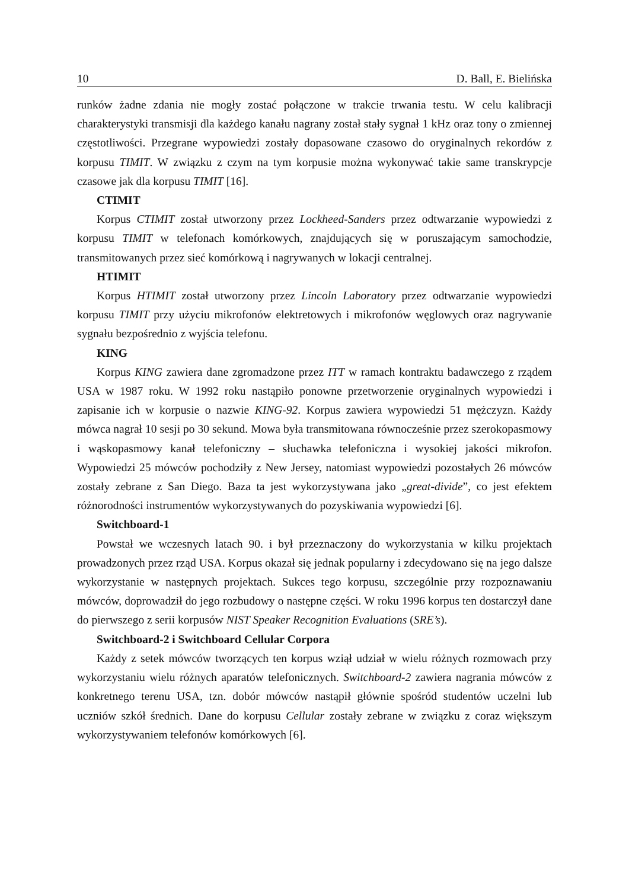10 D. Ball, E. Bielińska
runków żadne zdania nie mogły zostać połączone w trakcie trwania testu. W celu kalibracji charakterystyki transmisji dla każdego kanału nagrany został stały sygnał 1 kHz oraz tony o zmiennej częstotliwości. Przegrane wypowiedzi zostały dopasowane czasowo do oryginalnych rekordów z korpusu TIMIT. W związku z czym na tym korpusie można wykonywać takie same transkrypcje czasowe jak dla korpusu TIMIT [16].
CTIMIT
Korpus CTIMIT został utworzony przez Lockheed-Sanders przez odtwarzanie wypowiedzi z korpusu TIMIT w telefonach komórkowych, znajdujących się w poruszającym samochodzie, transmitowanych przez sieć komórkową i nagrywanych w lokacji centralnej.
HTIMIT
Korpus HTIMIT został utworzony przez Lincoln Laboratory przez odtwarzanie wypowiedzi korpusu TIMIT przy użyciu mikrofonów elektretowych i mikrofonów węglowych oraz nagrywanie sygnału bezpośrednio z wyjścia telefonu.
KING
Korpus KING zawiera dane zgromadzone przez ITT w ramach kontraktu badawczego z rządem USA w 1987 roku. W 1992 roku nastąpiło ponowne przetworzenie oryginalnych wypowiedzi i zapisanie ich w korpusie o nazwie KING-92. Korpus zawiera wypowiedzi 51 mężczyzn. Każdy mówca nagrał 10 sesji po 30 sekund. Mowa była transmitowana równocześnie przez szerokopasmowy i wąskopasmowy kanał telefoniczny – słuchawka telefoniczna i wysokiej jakości mikrofon. Wypowiedzi 25 mówców pochodziły z New Jersey, natomiast wypowiedzi pozostałych 26 mówców zostały zebrane z San Diego. Baza ta jest wykorzystywana jako „great-divide”, co jest efektem różnorodności instrumentów wykorzystywanych do pozyskiwania wypowiedzi [6].
Switchboard-1
Powstał we wczesnych latach 90. i był przeznaczony do wykorzystania w kilku projektach prowadzonych przez rząd USA. Korpus okazał się jednak popularny i zdecydowano się na jego dalsze wykorzystanie w następnych projektach. Sukces tego korpusu, szczególnie przy rozpoznawaniu mówców, doprowadził do jego rozbudowy o następne części. W roku 1996 korpus ten dostarczył dane do pierwszego z serii korpusów NIST Speaker Recognition Evaluations (SRE’s).
Switchboard-2 i Switchboard Cellular Corpora
Każdy z setek mówców tworzących ten korpus wziął udział w wielu różnych rozmowach przy wykorzystaniu wielu różnych aparatów telefonicznych. Switchboard-2 zawiera nagrania mówców z konkretnego terenu USA, tzn. dobór mówców nastąpił głównie spośród studentów uczelni lub uczniów szkół średnich. Dane do korpusu Cellular zostały zebrane w związku z coraz większym wykorzystywaniem telefonów komórkowych [6].